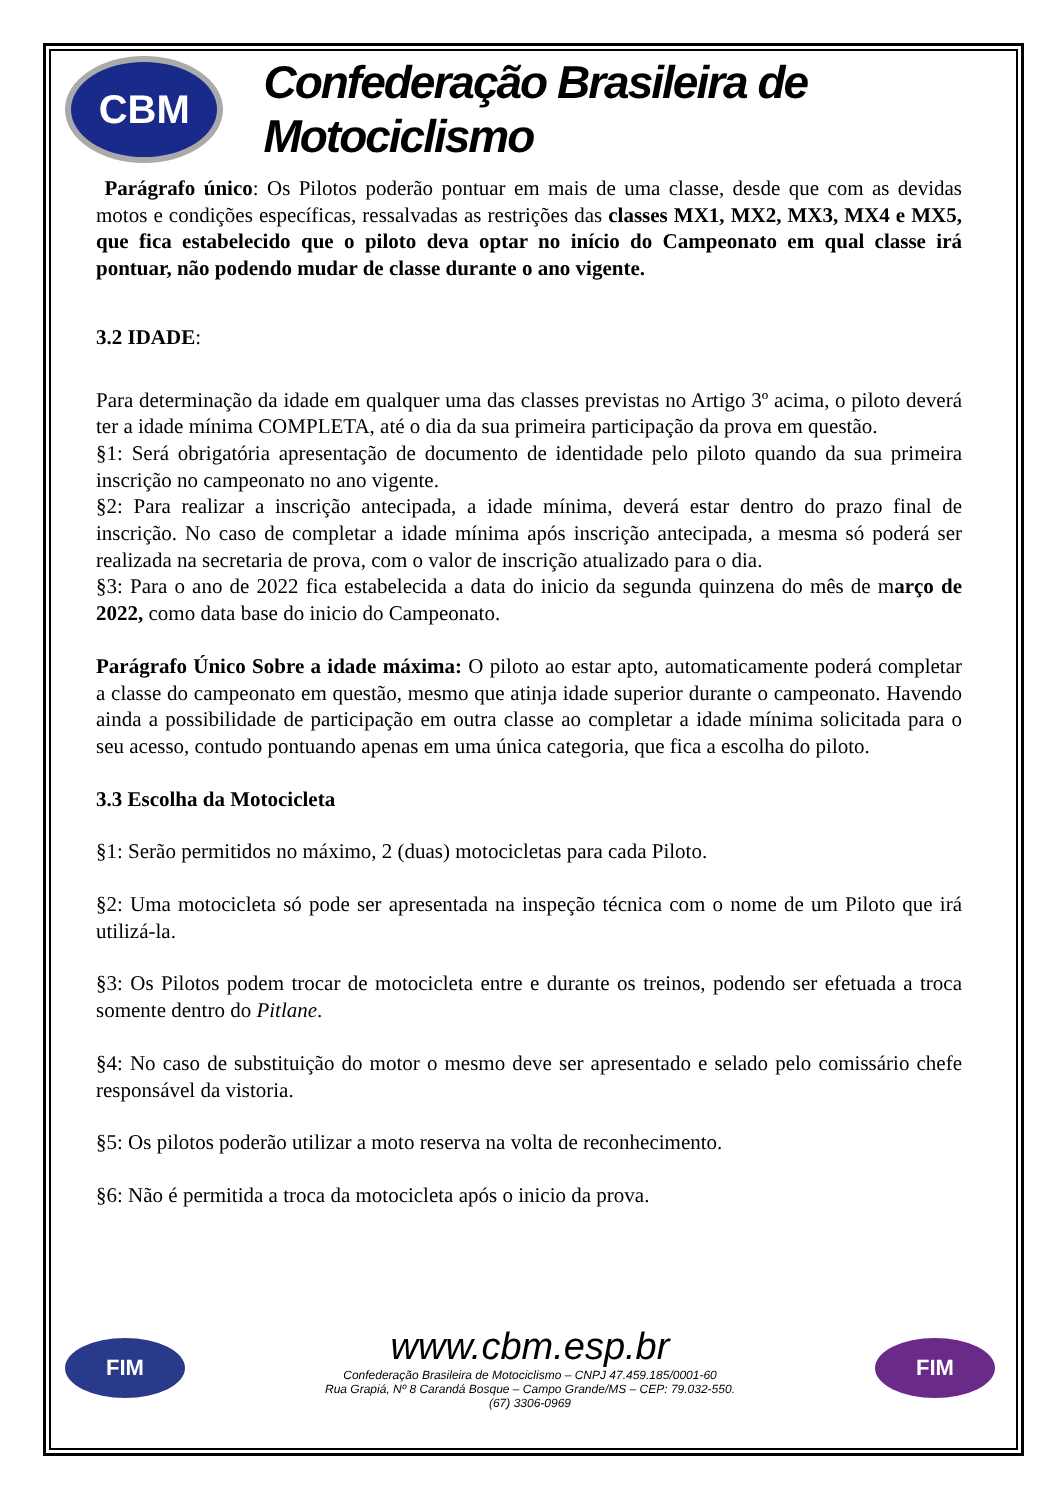CBM
Confederação Brasileira de Motociclismo
Parágrafo único: Os Pilotos poderão pontuar em mais de uma classe, desde que com as devidas motos e condições específicas, ressalvadas as restrições das classes MX1, MX2, MX3, MX4 e MX5, que fica estabelecido que o piloto deva optar no início do Campeonato em qual classe irá pontuar, não podendo mudar de classe durante o ano vigente.
3.2 IDADE:
Para determinação da idade em qualquer uma das classes previstas no Artigo 3º acima, o piloto deverá ter a idade mínima COMPLETA, até o dia da sua primeira participação da prova em questão.
§1: Será obrigatória apresentação de documento de identidade pelo piloto quando da sua primeira inscrição no campeonato no ano vigente.
§2: Para realizar a inscrição antecipada, a idade mínima, deverá estar dentro do prazo final de inscrição. No caso de completar a idade mínima após inscrição antecipada, a mesma só poderá ser realizada na secretaria de prova, com o valor de inscrição atualizado para o dia.
§3: Para o ano de 2022 fica estabelecida a data do inicio da segunda quinzena do mês de março de 2022, como data base do inicio do Campeonato.
Parágrafo Único Sobre a idade máxima: O piloto ao estar apto, automaticamente poderá completar a classe do campeonato em questão, mesmo que atinja idade superior durante o campeonato. Havendo ainda a possibilidade de participação em outra classe ao completar a idade mínima solicitada para o seu acesso, contudo pontuando apenas em uma única categoria, que fica a escolha do piloto.
3.3 Escolha da Motocicleta
§1: Serão permitidos no máximo, 2 (duas) motocicletas para cada Piloto.
§2: Uma motocicleta só pode ser apresentada na inspeção técnica com o nome de um Piloto que irá utilizá-la.
§3: Os Pilotos podem trocar de motocicleta entre e durante os treinos, podendo ser efetuada a troca somente dentro do Pitlane.
§4: No caso de substituição do motor o mesmo deve ser apresentado e selado pelo comissário chefe responsável da vistoria.
§5: Os pilotos poderão utilizar a moto reserva na volta de reconhecimento.
§6: Não é permitida a troca da motocicleta após o inicio da prova.
FIM
www.cbm.esp.br
Confederação Brasileira de Motociclismo – CNPJ 47.459.185/0001-60
Rua Grapiá, Nº 8 Carandá Bosque – Campo Grande/MS – CEP: 79.032-550.
(67) 3306-0969
FIM